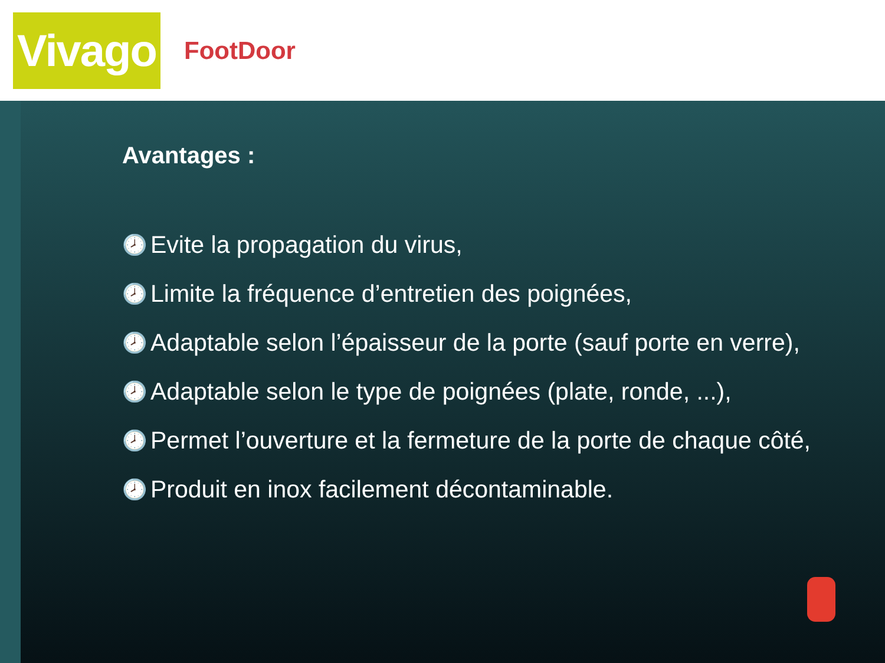Vivago
FootDoor
Avantages :
🕗 Evite la propagation du virus,
🕗 Limite la fréquence d’entretien des poignées,
🕗 Adaptable selon l’épaisseur de la porte (sauf porte en verre),
🕗 Adaptable selon le type de poignées (plate, ronde, ...),
🕗 Permet l’ouverture et la fermeture de la porte de chaque côté,
🕗 Produit en inox facilement décontaminable.